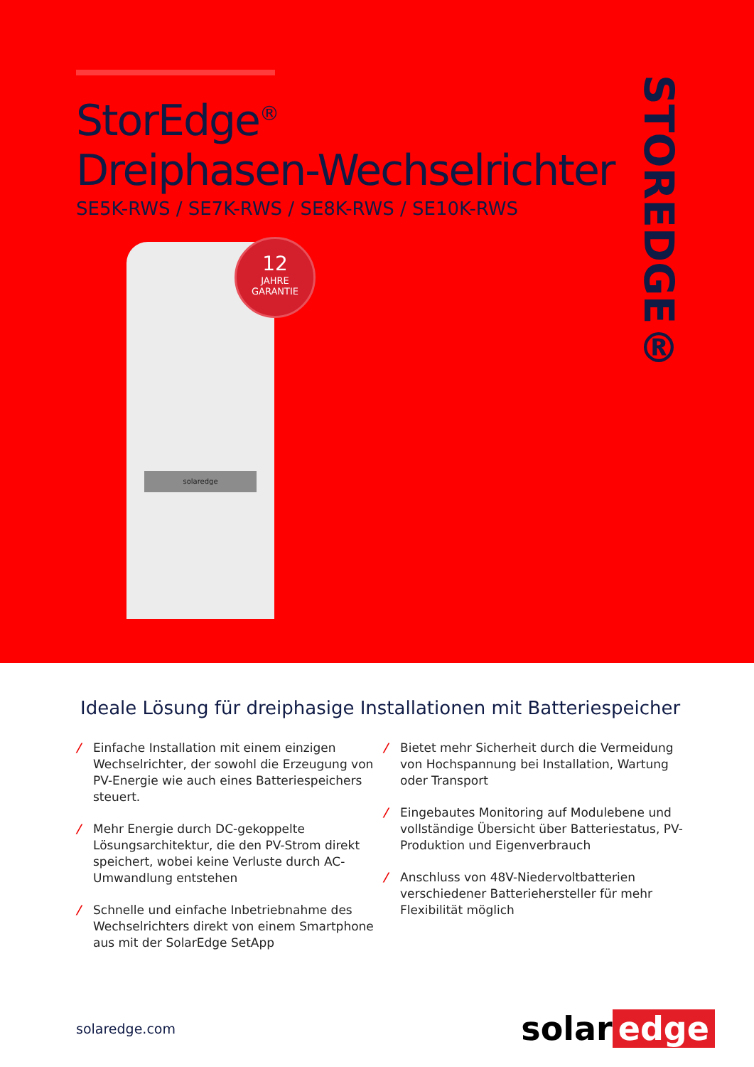StorEdge<sup>®</sup>
Dreiphasen-Wechselrichter
SE5K-RWS / SE7K-RWS / SE8K-RWS / SE10K-RWS
STOREDGE®
solaredge
12
JAHRE
GARANTIE
Ideale Lösung für dreiphasige Installationen mit Batteriespeicher
/ Einfache Installation mit einem einzigen Wechselrichter, der sowohl die Erzeugung von PV-Energie wie auch eines Batteriespeichers steuert.
/ Mehr Energie durch DC-gekoppelte Lösungsarchitektur, die den PV-Strom direkt speichert, wobei keine Verluste durch AC-Umwandlung entstehen
/ Schnelle und einfache Inbetriebnahme des Wechselrichters direkt von einem Smartphone aus mit der SolarEdge SetApp
/ Bietet mehr Sicherheit durch die Vermeidung von Hochspannung bei Installation, Wartung oder Transport
/ Eingebautes Monitoring auf Modulebene und vollständige Übersicht über Batteriestatus, PV-Produktion und Eigenverbrauch
/ Anschluss von 48V-Niedervoltbatterien verschiedener Batteriehersteller für mehr Flexibilität möglich
solaredge.com
solar edge